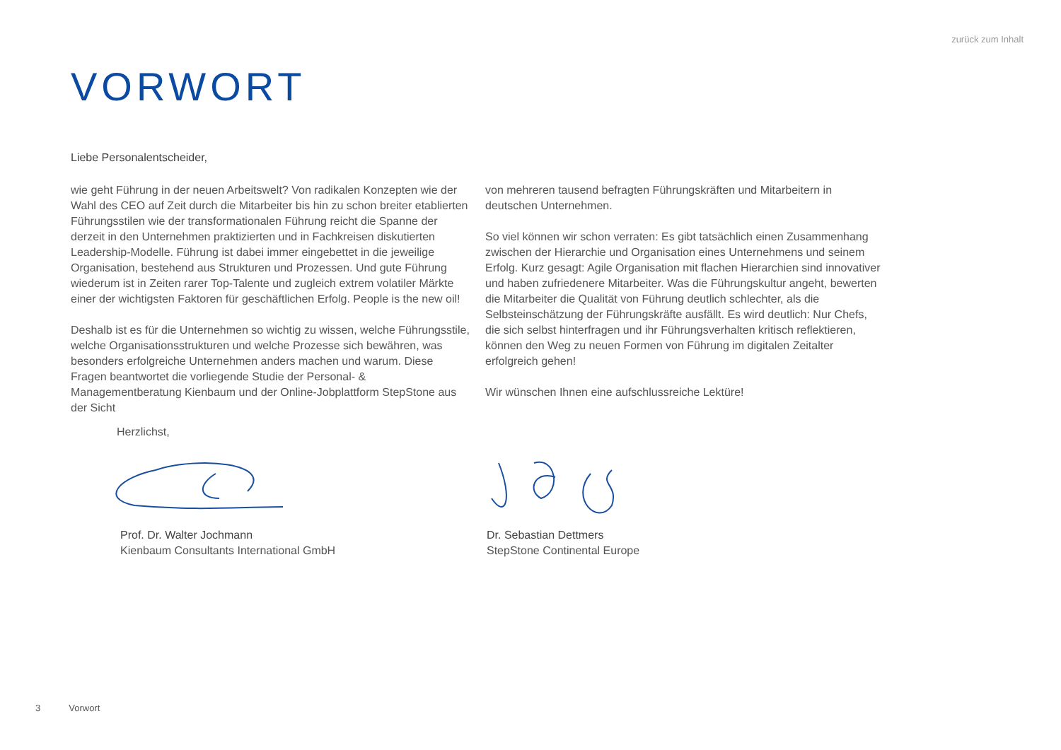zurück zum Inhalt
VORWORT
Liebe Personalentscheider,
wie geht Führung in der neuen Arbeitswelt? Von radikalen Konzepten wie der Wahl des CEO auf Zeit durch die Mitarbeiter bis hin zu schon breiter etablierten Führungsstilen wie der transformationalen Führung reicht die Spanne der derzeit in den Unternehmen praktizierten und in Fachkreisen diskutierten Leadership-Modelle. Führung ist dabei immer eingebettet in die jeweilige Organisation, bestehend aus Strukturen und Prozessen. Und gute Führung wiederum ist in Zeiten rarer Top-Talente und zugleich extrem volatiler Märkte einer der wichtigsten Faktoren für geschäftlichen Erfolg. People is the new oil!
Deshalb ist es für die Unternehmen so wichtig zu wissen, welche Führungsstile, welche Organisationsstrukturen und welche Prozesse sich bewähren, was besonders erfolgreiche Unternehmen anders machen und warum. Diese Fragen beantwortet die vorliegende Studie der Personal- & Managementberatung Kienbaum und der Online-Jobplattform StepStone aus der Sicht
von mehreren tausend befragten Führungskräften und Mitarbeitern in deutschen Unternehmen.
So viel können wir schon verraten: Es gibt tatsächlich einen Zusammenhang zwischen der Hierarchie und Organisation eines Unternehmens und seinem Erfolg. Kurz gesagt: Agile Organisation mit flachen Hierarchien sind innovativer und haben zufriedenere Mitarbeiter. Was die Führungskultur angeht, bewerten die Mitarbeiter die Qualität von Führung deutlich schlechter, als die Selbsteinschätzung der Führungskräfte ausfällt. Es wird deutlich: Nur Chefs, die sich selbst hinterfragen und ihr Führungsverhalten kritisch reflektieren, können den Weg zu neuen Formen von Führung im digitalen Zeitalter erfolgreich gehen!
Wir wünschen Ihnen eine aufschlussreiche Lektüre!
Herzlichst,
Prof. Dr. Walter Jochmann
Kienbaum Consultants International GmbH
Dr. Sebastian Dettmers
StepStone Continental Europe
3 Vorwort